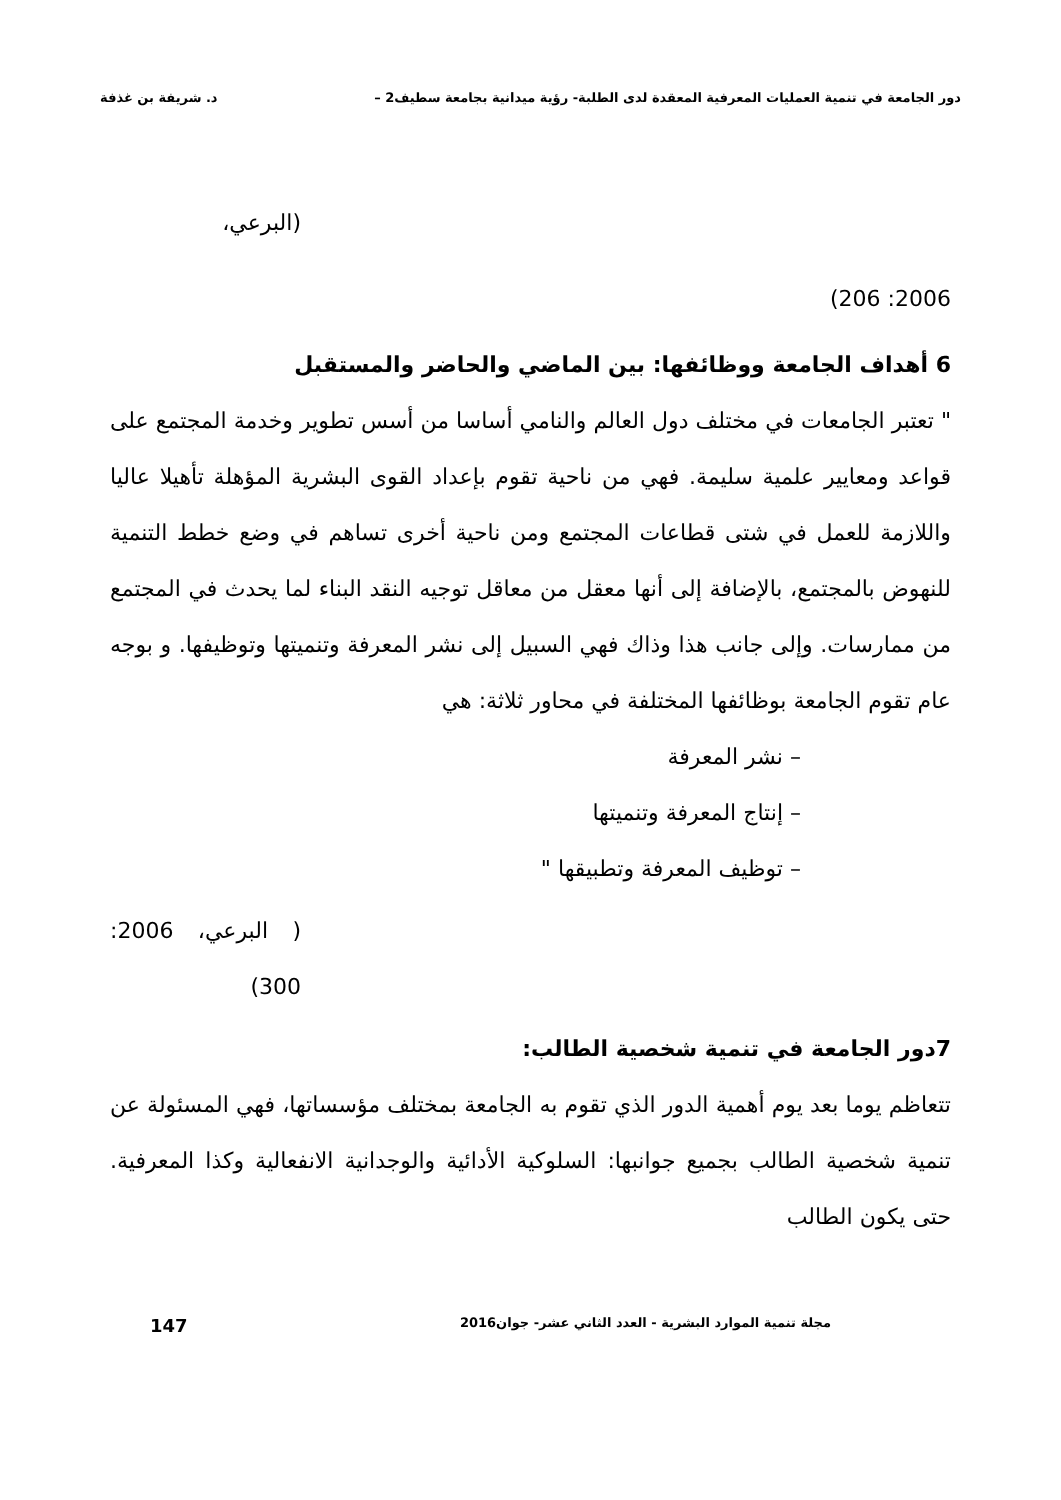دور الجامعة في تنمية العمليات المعرفية المعقدة لدى الطلبة- رؤية ميدانية بجامعة سطيف2 – د. شريفة بن غذفة
(البرعي،
2006: 206)
6 أهداف الجامعة ووظائفها: بين الماضي والحاضر والمستقبل
" تعتبر الجامعات في مختلف دول العالم والنامي أساسا من أسس تطوير وخدمة المجتمع على قواعد ومعايير علمية سليمة. فهي من ناحية تقوم بإعداد القوى البشرية المؤهلة تأهيلا عاليا واللازمة للعمل في شتى قطاعات المجتمع ومن ناحية أخرى تساهم في وضع خطط التنمية للنهوض بالمجتمع، بالإضافة إلى أنها معقل من معاقل توجيه النقد البناء لما يحدث في المجتمع من ممارسات. وإلى جانب هذا وذاك فهي السبيل إلى نشر المعرفة وتنميتها وتوظيفها. و بوجه عام تقوم الجامعة بوظائفها المختلفة في محاور ثلاثة: هي
– نشر المعرفة
– إنتاج المعرفة وتنميتها
– توظيف المعرفة وتطبيقها "
( البرعي، 2006: 300)
7دور الجامعة في تنمية شخصية الطالب:
تتعاظم يوما بعد يوم أهمية الدور الذي تقوم به الجامعة بمختلف مؤسساتها، فهي المسئولة عن تنمية شخصية الطالب بجميع جوانبها: السلوكية الأدائية والوجدانية الانفعالية وكذا المعرفية. حتى يكون الطالب
مجلة تنمية الموارد البشرية - العدد الثاني عشر- جوان2016 147